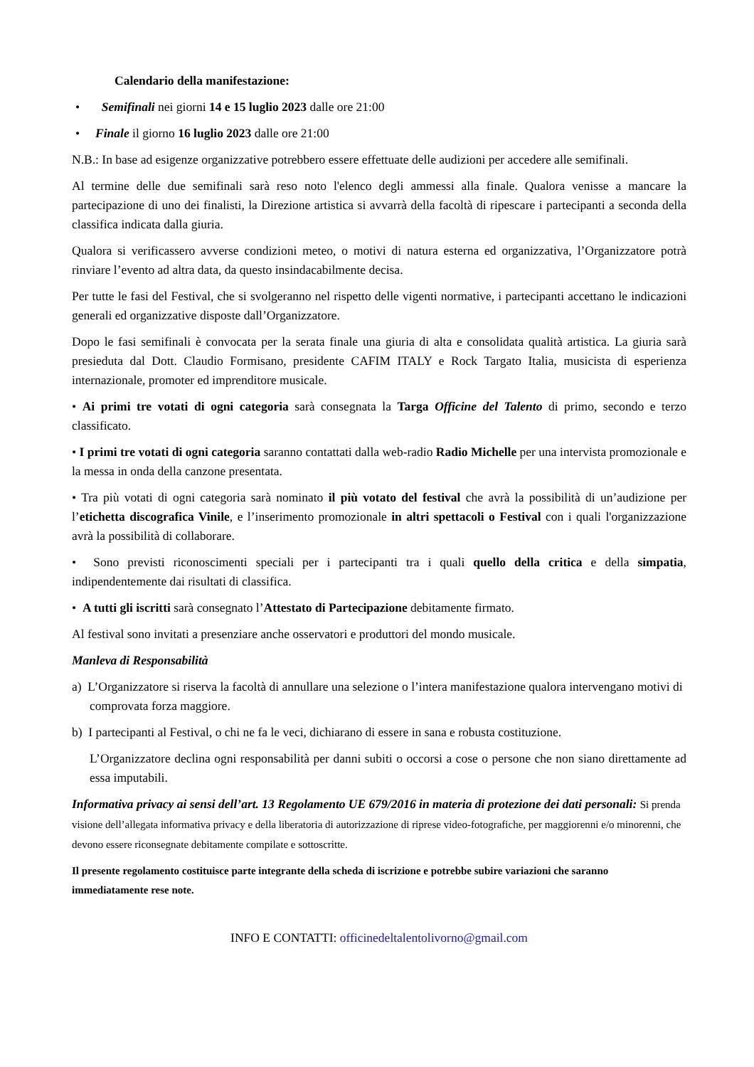Calendario della manifestazione:
• Semifinali nei giorni 14 e 15 luglio 2023 dalle ore 21:00
• Finale il giorno 16 luglio 2023 dalle ore 21:00
N.B.: In base ad esigenze organizzative potrebbero essere effettuate delle audizioni per accedere alle semifinali.
Al termine delle due semifinali sarà reso noto l'elenco degli ammessi alla finale. Qualora venisse a mancare la partecipazione di uno dei finalisti, la Direzione artistica si avvarrà della facoltà di ripescare i partecipanti a seconda della classifica indicata dalla giuria.
Qualora si verificassero avverse condizioni meteo, o motivi di natura esterna ed organizzativa, l’Organizzatore potrà rinviare l’evento ad altra data, da questo insindacabilmente decisa.
Per tutte le fasi del Festival, che si svolgeranno nel rispetto delle vigenti normative, i partecipanti accettano le indicazioni generali ed organizzative disposte dall’Organizzatore.
Dopo le fasi semifinali è convocata per la serata finale una giuria di alta e consolidata qualità artistica. La giuria sarà presieduta dal Dott. Claudio Formisano, presidente CAFIM ITALY e Rock Targato Italia, musicista di esperienza internazionale, promoter ed imprenditore musicale.
• Ai primi tre votati di ogni categoria sarà consegnata la Targa Officine del Talento di primo, secondo e terzo classificato.
• I primi tre votati di ogni categoria saranno contattati dalla web-radio Radio Michelle per una intervista promozionale e la messa in onda della canzone presentata.
• Tra più votati di ogni categoria sarà nominato il più votato del festival che avrà la possibilità di un’audizione per l’etichetta discografica Vinile, e l’inserimento promozionale in altri spettacoli o Festival con i quali l'organizzazione avrà la possibilità di collaborare.
• Sono previsti riconoscimenti speciali per i partecipanti tra i quali quello della critica e della simpatia, indipendentemente dai risultati di classifica.
• A tutti gli iscritti sarà consegnato l’Attestato di Partecipazione debitamente firmato.
Al festival sono invitati a presenziare anche osservatori e produttori del mondo musicale.
Manleva di Responsabilità
a) L’Organizzatore si riserva la facoltà di annullare una selezione o l’intera manifestazione qualora intervengano motivi di comprovata forza maggiore.
b) I partecipanti al Festival, o chi ne fa le veci, dichiarano di essere in sana e robusta costituzione.
L’Organizzatore declina ogni responsabilità per danni subiti o occorsi a cose o persone che non siano direttamente ad essa imputabili.
Informativa privacy ai sensi dell’art. 13 Regolamento UE 679/2016 in materia di protezione dei dati personali: Si prenda visione dell’allegata informativa privacy e della liberatoria di autorizzazione di riprese video-fotografiche, per maggiorenni e/o minorenni, che devono essere riconsegnate debitamente compilate e sottoscritte.
Il presente regolamento costituisce parte integrante della scheda di iscrizione e potrebbe subire variazioni che saranno immediatamente rese note.
INFO E CONTATTI: officinedeltalentolivorno@gmail.com